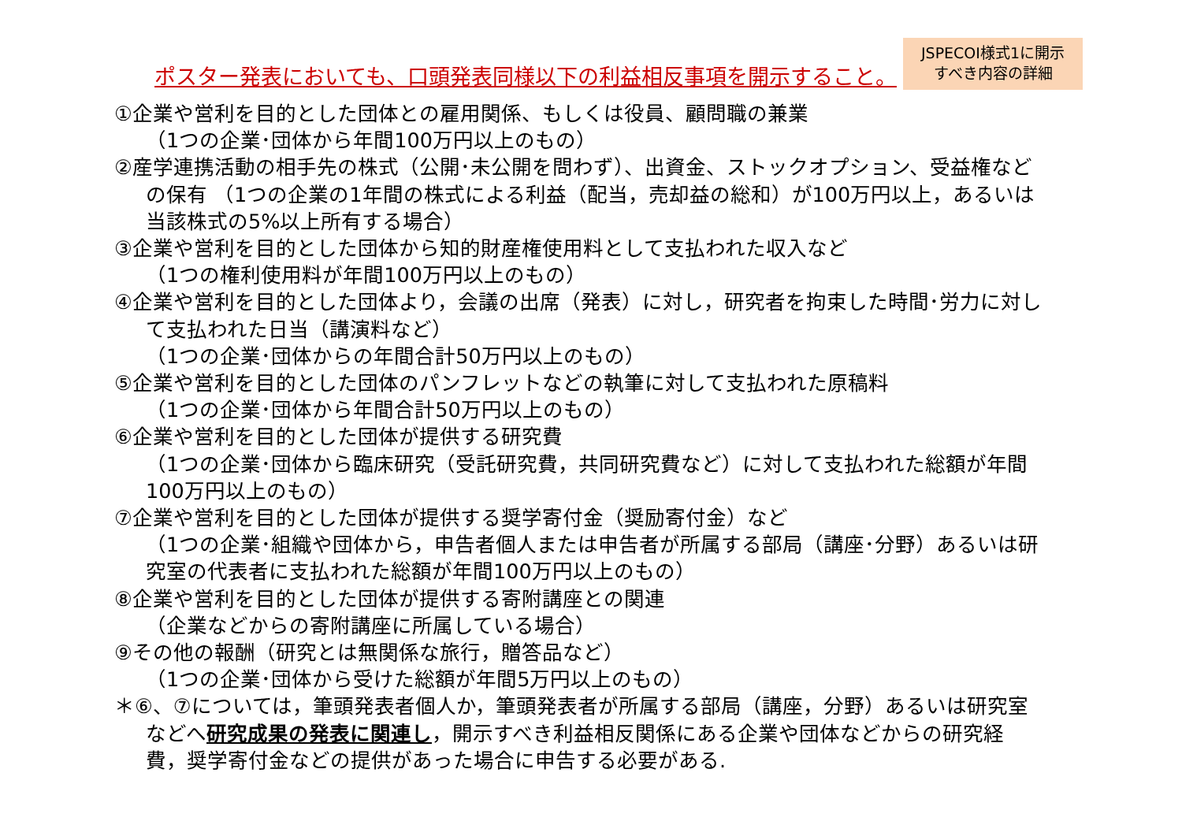ポスター発表においても、口頭発表同様以下の利益相反事項を開示すること。
JSPECOI様式1に開示
すべき内容の詳細
①企業や営利を目的とした団体との雇用関係、もしくは役員、顧問職の兼業
（1つの企業･団体から年間100万円以上のもの）
②産学連携活動の相手先の株式（公開･未公開を問わず）、出資金、ストックオプション、受益権など
の保有 （1つの企業の1年間の株式による利益（配当，売却益の総和）が100万円以上，あるいは
当該株式の5%以上所有する場合）
③企業や営利を目的とした団体から知的財産権使用料として支払われた収入など
（1つの権利使用料が年間100万円以上のもの）
④企業や営利を目的とした団体より，会議の出席（発表）に対し，研究者を拘束した時間･労力に対し
て支払われた日当（講演料など）
（1つの企業･団体からの年間合計50万円以上のもの）
⑤企業や営利を目的とした団体のパンフレットなどの執筆に対して支払われた原稿料
（1つの企業･団体から年間合計50万円以上のもの）
⑥企業や営利を目的とした団体が提供する研究費
（1つの企業･団体から臨床研究（受託研究費，共同研究費など）に対して支払われた総額が年間
100万円以上のもの）
⑦企業や営利を目的とした団体が提供する奨学寄付金（奨励寄付金）など
（1つの企業･組織や団体から，申告者個人または申告者が所属する部局（講座･分野）あるいは研
究室の代表者に支払われた総額が年間100万円以上のもの）
⑧企業や営利を目的とした団体が提供する寄附講座との関連
（企業などからの寄附講座に所属している場合）
⑨その他の報酬（研究とは無関係な旅行，贈答品など）
（1つの企業･団体から受けた総額が年間5万円以上のもの）
＊⑥、⑦については，筆頭発表者個人か，筆頭発表者が所属する部局（講座，分野）あるいは研究室
などへ研究成果の発表に関連し，開示すべき利益相反関係にある企業や団体などからの研究経
費，奨学寄付金などの提供があった場合に申告する必要がある.